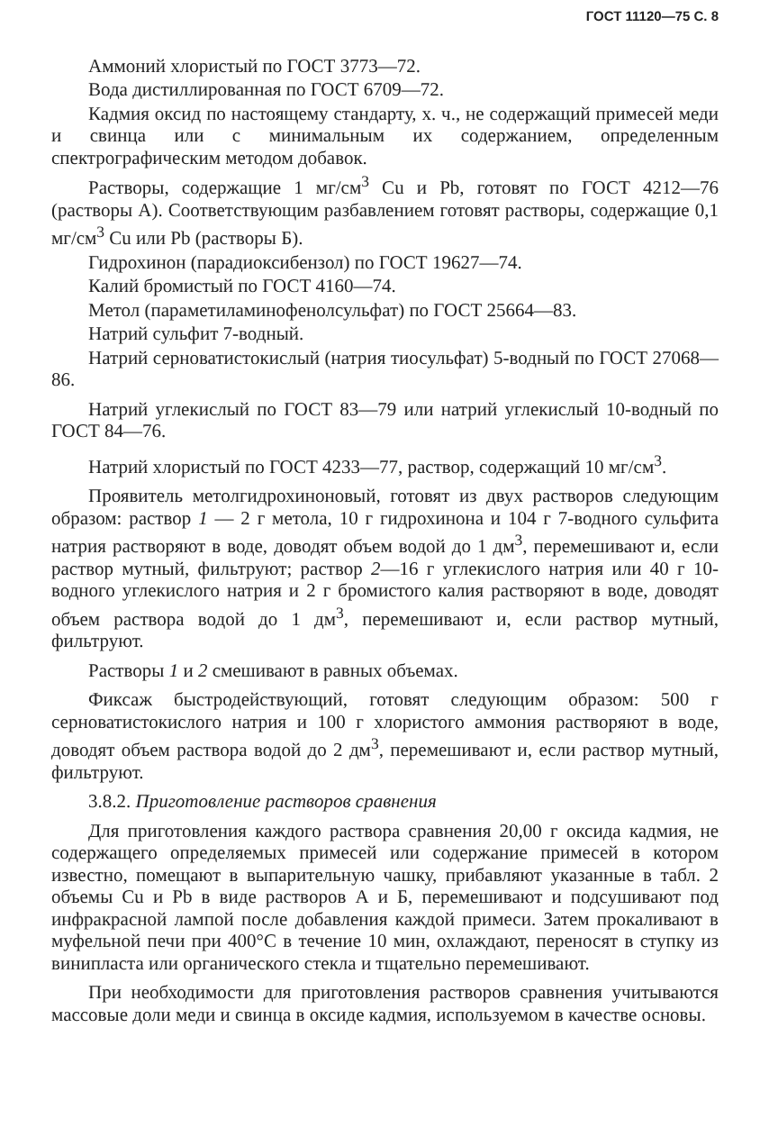ГОСТ 11120—75 С. 8
Аммоний хлористый по ГОСТ 3773—72.
Вода дистиллированная по ГОСТ 6709—72.
Кадмия оксид по настоящему стандарту, х. ч., не содержащий примесей меди и свинца или с минимальным их содержанием, определенным спектрографическим методом добавок.
Растворы, содержащие 1 мг/см<sup>3</sup> Cu и Pb, готовят по ГОСТ 4212—76 (растворы А). Соответствующим разбавлением готовят растворы, содержащие 0,1 мг/см<sup>3</sup> Cu или Pb (растворы Б).
Гидрохинон (парадиоксибензол) по ГОСТ 19627—74.
Калий бромистый по ГОСТ 4160—74.
Метол (параметиламинофенолсульфат) по ГОСТ 25664—83.
Натрий сульфит 7-водный.
Натрий серноватистокислый (натрия тиосульфат) 5-водный по ГОСТ 27068—86.
Натрий углекислый по ГОСТ 83—79 или натрий углекислый 10-водный по ГОСТ 84—76.
Натрий хлористый по ГОСТ 4233—77, раствор, содержащий 10 мг/см<sup>3</sup>.
Проявитель метолгидрохиноновый, готовят из двух растворов следующим образом: раствор 1 — 2 г метола, 10 г гидрохинона и 104 г 7-водного сульфита натрия растворяют в воде, доводят объем водой до 1 дм<sup>3</sup>, перемешивают и, если раствор мутный, фильтруют; раствор 2—16 г углекислого натрия или 40 г 10-водного углекислого натрия и 2 г бромистого калия растворяют в воде, доводят объем раствора водой до 1 дм<sup>3</sup>, перемешивают и, если раствор мутный, фильтруют.
Растворы 1 и 2 смешивают в равных объемах.
Фиксаж быстродействующий, готовят следующим образом: 500 г серноватистокислого натрия и 100 г хлористого аммония растворяют в воде, доводят объем раствора водой до 2 дм<sup>3</sup>, перемешивают и, если раствор мутный, фильтруют.
3.8.2. Приготовление растворов сравнения
Для приготовления каждого раствора сравнения 20,00 г оксида кадмия, не содержащего определяемых примесей или содержание примесей в котором известно, помещают в выпарительную чашку, прибавляют указанные в табл. 2 объемы Cu и Pb в виде растворов А и Б, перемешивают и подсушивают под инфракрасной лампой после добавления каждой примеси. Затем прокаливают в муфельной печи при 400°С в течение 10 мин, охлаждают, переносят в ступку из винипласта или органического стекла и тщательно перемешивают.
При необходимости для приготовления растворов сравнения учитываются массовые доли меди и свинца в оксиде кадмия, используемом в качестве основы.